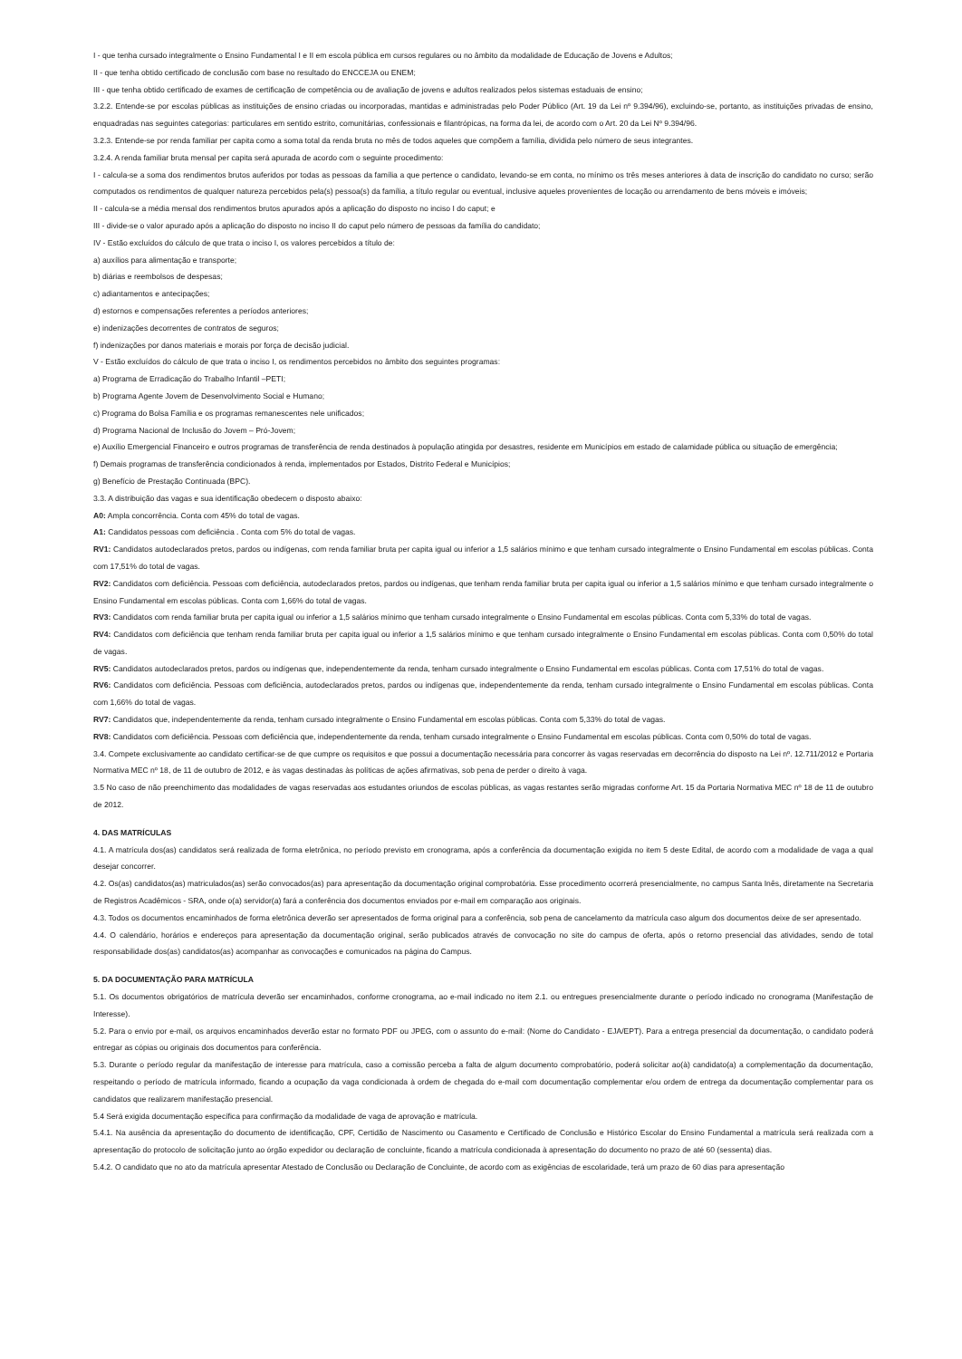I - que tenha cursado integralmente o Ensino Fundamental I e II em escola pública em cursos regulares ou no âmbito da modalidade de Educação de Jovens e Adultos;
II - que tenha obtido certificado de conclusão com base no resultado do ENCCEJA ou ENEM;
III - que tenha obtido certificado de exames de certificação de competência ou de avaliação de jovens e adultos realizados pelos sistemas estaduais de ensino;
3.2.2. Entende-se por escolas públicas as instituições de ensino criadas ou incorporadas, mantidas e administradas pelo Poder Público (Art. 19 da Lei nº 9.394/96), excluindo-se, portanto, as instituições privadas de ensino, enquadradas nas seguintes categorias: particulares em sentido estrito, comunitárias, confessionais e filantrópicas, na forma da lei, de acordo com o Art. 20 da Lei Nº 9.394/96.
3.2.3. Entende-se por renda familiar per capita como a soma total da renda bruta no mês de todos aqueles que compõem a família, dividida pelo número de seus integrantes.
3.2.4. A renda familiar bruta mensal per capita será apurada de acordo com o seguinte procedimento:
I - calcula-se a soma dos rendimentos brutos auferidos por todas as pessoas da família a que pertence o candidato, levando-se em conta, no mínimo os três meses anteriores à data de inscrição do candidato no curso; serão computados os rendimentos de qualquer natureza percebidos pela(s) pessoa(s) da família, a título regular ou eventual, inclusive aqueles provenientes de locação ou arrendamento de bens móveis e imóveis;
II - calcula-se a média mensal dos rendimentos brutos apurados após a aplicação do disposto no inciso I do caput; e
III - divide-se o valor apurado após a aplicação do disposto no inciso II do caput pelo número de pessoas da família do candidato;
IV - Estão excluídos do cálculo de que trata o inciso I, os valores percebidos a título de:
a) auxílios para alimentação e transporte;
b) diárias e reembolsos de despesas;
c) adiantamentos e antecipações;
d) estornos e compensações referentes a períodos anteriores;
e) indenizações decorrentes de contratos de seguros;
f) indenizações por danos materiais e morais por força de decisão judicial.
V - Estão excluídos do cálculo de que trata o inciso I, os rendimentos percebidos no âmbito dos seguintes programas:
a) Programa de Erradicação do Trabalho Infantil –PETI;
b) Programa Agente Jovem de Desenvolvimento Social e Humano;
c) Programa do Bolsa Família e os programas remanescentes nele unificados;
d) Programa Nacional de Inclusão do Jovem – Pró-Jovem;
e) Auxílio Emergencial Financeiro e outros programas de transferência de renda destinados à população atingida por desastres, residente em Municípios em estado de calamidade pública ou situação de emergência;
f) Demais programas de transferência condicionados à renda, implementados por Estados, Distrito Federal e Municípios;
g) Benefício de Prestação Continuada (BPC).
3.3. A distribuição das vagas e sua identificação obedecem o disposto abaixo:
A0: Ampla concorrência. Conta com 45% do total de vagas.
A1: Candidatos pessoas com deficiência . Conta com 5% do total de vagas.
RV1: Candidatos autodeclarados pretos, pardos ou indígenas, com renda familiar bruta per capita igual ou inferior a 1,5 salários mínimo e que tenham cursado integralmente o Ensino Fundamental em escolas públicas. Conta com 17,51% do total de vagas.
RV2: Candidatos com deficiência. Pessoas com deficiência, autodeclarados pretos, pardos ou indígenas, que tenham renda familiar bruta per capita igual ou inferior a 1,5 salários mínimo e que tenham cursado integralmente o Ensino Fundamental em escolas públicas. Conta com 1,66% do total de vagas.
RV3: Candidatos com renda familiar bruta per capita igual ou inferior a 1,5 salários mínimo que tenham cursado integralmente o Ensino Fundamental em escolas públicas. Conta com 5,33% do total de vagas.
RV4: Candidatos com deficiência que tenham renda familiar bruta per capita igual ou inferior a 1,5 salários mínimo e que tenham cursado integralmente o Ensino Fundamental em escolas públicas. Conta com 0,50% do total de vagas.
RV5: Candidatos autodeclarados pretos, pardos ou indígenas que, independentemente da renda, tenham cursado integralmente o Ensino Fundamental em escolas públicas. Conta com 17,51% do total de vagas.
RV6: Candidatos com deficiência. Pessoas com deficiência, autodeclarados pretos, pardos ou indígenas que, independentemente da renda, tenham cursado integralmente o Ensino Fundamental em escolas públicas. Conta com 1,66% do total de vagas.
RV7: Candidatos que, independentemente da renda, tenham cursado integralmente o Ensino Fundamental em escolas públicas. Conta com 5,33% do total de vagas.
RV8: Candidatos com deficiência. Pessoas com deficiência que, independentemente da renda, tenham cursado integralmente o Ensino Fundamental em escolas públicas. Conta com 0,50% do total de vagas.
3.4. Compete exclusivamente ao candidato certificar-se de que cumpre os requisitos e que possui a documentação necessária para concorrer às vagas reservadas em decorrência do disposto na Lei nº. 12.711/2012 e Portaria Normativa MEC nº 18, de 11 de outubro de 2012, e às vagas destinadas às políticas de ações afirmativas, sob pena de perder o direito à vaga.
3.5 No caso de não preenchimento das modalidades de vagas reservadas aos estudantes oriundos de escolas públicas, as vagas restantes serão migradas conforme Art. 15 da Portaria Normativa MEC nº 18 de 11 de outubro de 2012.
4. DAS MATRÍCULAS
4.1. A matrícula dos(as) candidatos será realizada de forma eletrônica, no período previsto em cronograma, após a conferência da documentação exigida no item 5 deste Edital, de acordo com a modalidade de vaga a qual desejar concorrer.
4.2. Os(as) candidatos(as) matriculados(as) serão convocados(as) para apresentação da documentação original comprobatória. Esse procedimento ocorrerá presencialmente, no campus Santa Inês, diretamente na Secretaria de Registros Acadêmicos - SRA, onde o(a) servidor(a) fará a conferência dos documentos enviados por e-mail em comparação aos originais.
4.3. Todos os documentos encaminhados de forma eletrônica deverão ser apresentados de forma original para a conferência, sob pena de cancelamento da matrícula caso algum dos documentos deixe de ser apresentado.
4.4. O calendário, horários e endereços para apresentação da documentação original, serão publicados através de convocação no site do campus de oferta, após o retorno presencial das atividades, sendo de total responsabilidade dos(as) candidatos(as) acompanhar as convocações e comunicados na página do Campus.
5. DA DOCUMENTAÇÃO PARA MATRÍCULA
5.1. Os documentos obrigatórios de matrícula deverão ser encaminhados, conforme cronograma, ao e-mail indicado no item 2.1. ou entregues presencialmente durante o período indicado no cronograma (Manifestação de Interesse).
5.2. Para o envio por e-mail, os arquivos encaminhados deverão estar no formato PDF ou JPEG, com o assunto do e-mail: (Nome do Candidato - EJA/EPT). Para a entrega presencial da documentação, o candidato poderá entregar as cópias ou originais dos documentos para conferência.
5.3. Durante o período regular da manifestação de interesse para matrícula, caso a comissão perceba a falta de algum documento comprobatório, poderá solicitar ao(à) candidato(a) a complementação da documentação, respeitando o período de matrícula informado, ficando a ocupação da vaga condicionada à ordem de chegada do e-mail com documentação complementar e/ou ordem de entrega da documentação complementar para os candidatos que realizarem manifestação presencial.
5.4 Será exigida documentação específica para confirmação da modalidade de vaga de aprovação e matrícula.
5.4.1. Na ausência da apresentação do documento de identificação, CPF, Certidão de Nascimento ou Casamento e Certificado de Conclusão e Histórico Escolar do Ensino Fundamental a matrícula será realizada com a apresentação do protocolo de solicitação junto ao órgão expedidor ou declaração de concluinte, ficando a matrícula condicionada à apresentação do documento no prazo de até 60 (sessenta) dias.
5.4.2. O candidato que no ato da matrícula apresentar Atestado de Conclusão ou Declaração de Concluinte, de acordo com as exigências de escolaridade, terá um prazo de 60 dias para apresentação